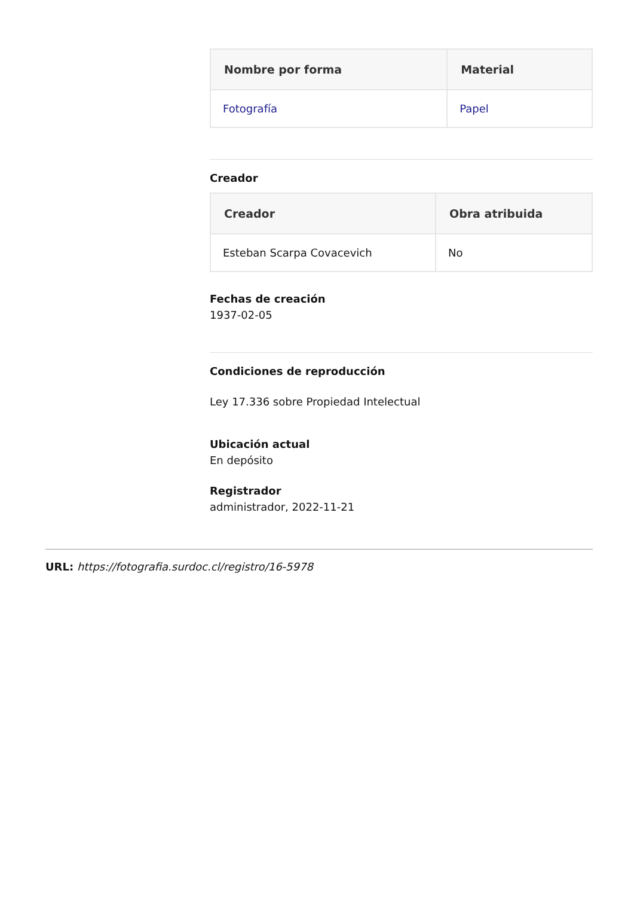| Nombre por forma | Material |
| --- | --- |
| Fotografía | Papel |
Creador
| Creador | Obra atribuida |
| --- | --- |
| Esteban Scarpa Covacevich | No |
Fechas de creación
1937-02-05
Condiciones de reproducción
Ley 17.336 sobre Propiedad Intelectual
Ubicación actual
En depósito
Registrador
administrador, 2022-11-21
URL: https://fotografia.surdoc.cl/registro/16-5978